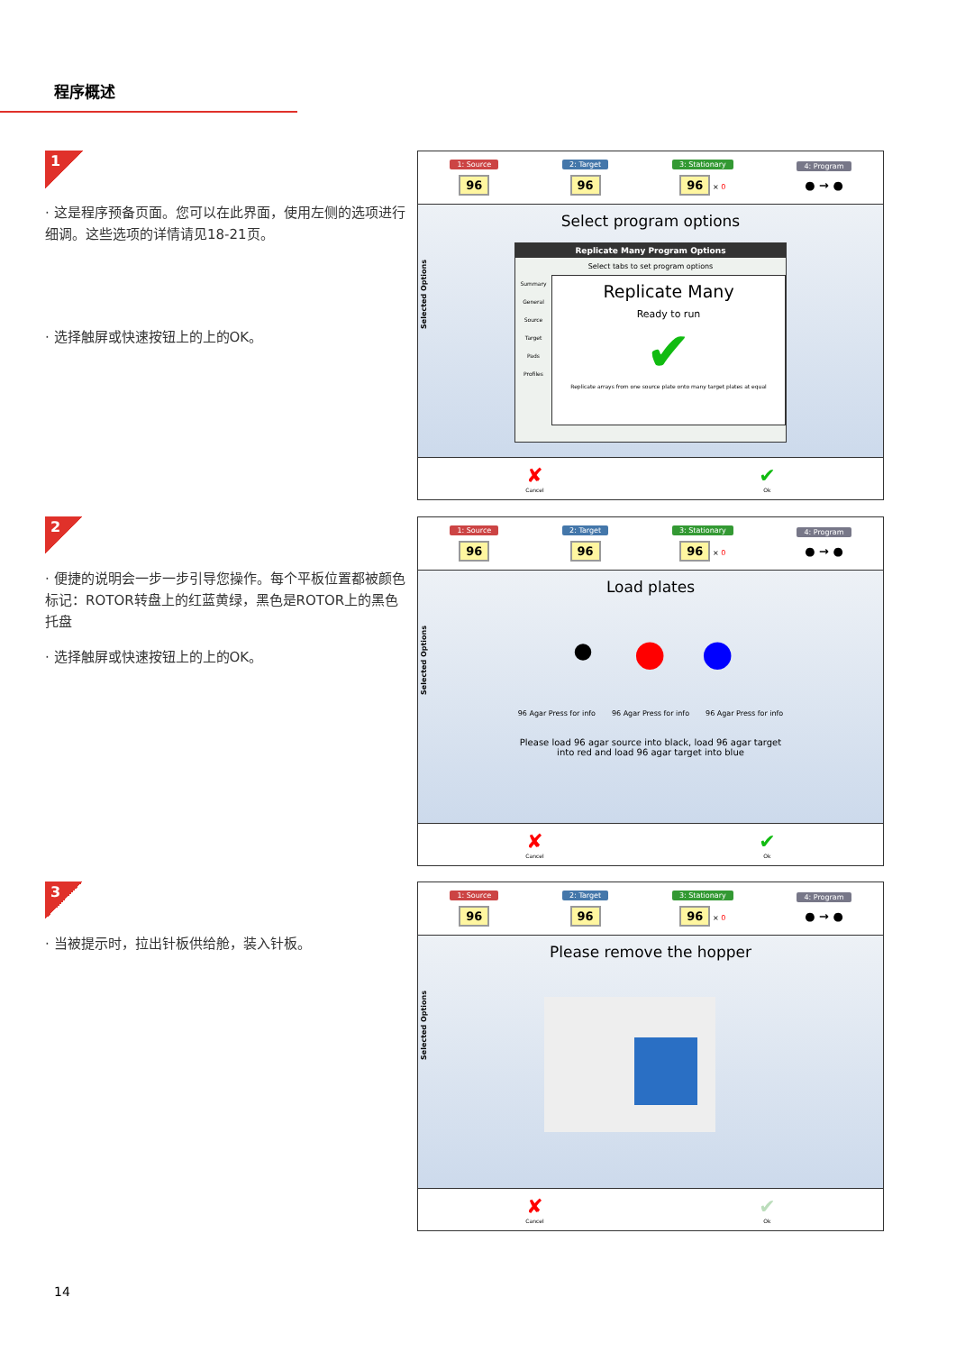程序概述
1
· 这是程序预备页面。您可以在此界面，使用左侧的选项进行细调。这些选项的详情请见18-21页。
· 选择触屏或快速按钮上的上的OK。
2
· 便捷的说明会一步一步引导您操作。每个平板位置都被颜色标记：ROTOR转盘上的红蓝黄绿，黑色是ROTOR上的黑色托盘
· 选择触屏或快速按钮上的上的OK。
3
· 当被提示时，拉出针板供给舱，装入针板。
1: Source
96
2: Target
96
3: Stationary
96 × 0
4: Program
● → ●
Select program options
Selected Options
Replicate Many Program Options
Select tabs to set program options
Summary
General
Source
Target
Pads
Profiles
Replicate Many
Ready to run
✔
Replicate arrays from one source plate onto many target plates at equal
✘
Cancel
✔
Ok
1: Source
96
2: Target
96
3: Stationary
96 × 0
4: Program
● → ●
Load plates
Selected Options
⚫ ● ●
96 Agar Press for info 96 Agar Press for info 96 Agar Press for info
Please load 96 agar source into black, load 96 agar target
into red and load 96 agar target into blue
✘
Cancel
✔
Ok
1: Source
96
2: Target
96
3: Stationary
96 × 0
4: Program
● → ●
Please remove the hopper
Selected Options
✘
Cancel
✔
Ok
14